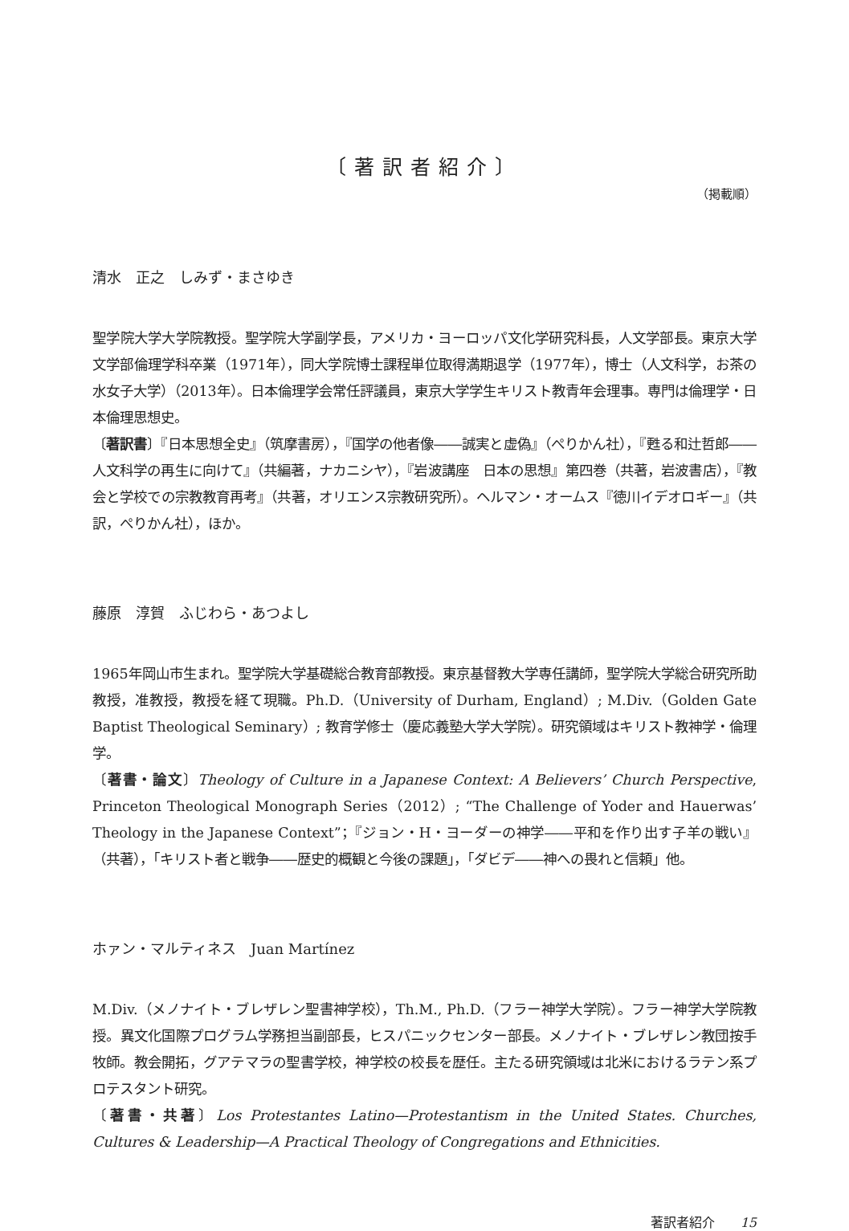〔著訳者紹介〕
（掲載順）
清水　正之　しみず・まさゆき
聖学院大学大学院教授。聖学院大学副学長，アメリカ・ヨーロッパ文化学研究科長，人文学部長。東京大学文学部倫理学科卒業（1971年），同大学院博士課程単位取得満期退学（1977年），博士（人文科学，お茶の水女子大学）（2013年）。日本倫理学会常任評議員，東京大学学生キリスト教青年会理事。専門は倫理学・日本倫理思想史。
〔著訳書〕『日本思想全史』（筑摩書房），『国学の他者像――誠実と虚偽』（ぺりかん社），『甦る和辻哲郎――人文科学の再生に向けて』（共編著，ナカニシヤ），『岩波講座　日本の思想』第四巻（共著，岩波書店），『教会と学校での宗教教育再考』（共著，オリエンス宗教研究所）。ヘルマン・オームス『徳川イデオロギー』（共訳，ぺりかん社），ほか。
藤原　淳賀　ふじわら・あつよし
1965年岡山市生まれ。聖学院大学基礎総合教育部教授。東京基督教大学専任講師，聖学院大学総合研究所助教授，准教授，教授を経て現職。Ph.D.（University of Durham, England）; M.Div.（Golden Gate Baptist Theological Seminary）; 教育学修士（慶応義塾大学大学院）。研究領域はキリスト教神学・倫理学。
〔著書・論文〕Theology of Culture in a Japanese Context: A Believers’ Church Perspective, Princeton Theological Monograph Series（2012）; “The Challenge of Yoder and Hauerwas’ Theology in the Japanese Context”；『ジョン・H・ヨーダーの神学――平和を作り出す子羊の戦い』（共著），「キリスト者と戦争――歴史的概観と今後の課題」，「ダビデ――神への畏れと信頼」他。
ホァン・マルティネス　Juan Martínez
M.Div.（メノナイト・ブレザレン聖書神学校），Th.M., Ph.D.（フラー神学大学院）。フラー神学大学院教授。異文化国際プログラム学務担当副部長，ヒスパニックセンター部長。メノナイト・ブレザレン教団按手牧師。教会開拓，グアテマラの聖書学校，神学校の校長を歴任。主たる研究領域は北米におけるラテン系プロテスタント研究。
〔著書・共著〕Los Protestantes Latino—Protestantism in the United States. Churches, Cultures & Leadership—A Practical Theology of Congregations and Ethnicities.
著訳者紹介　　15